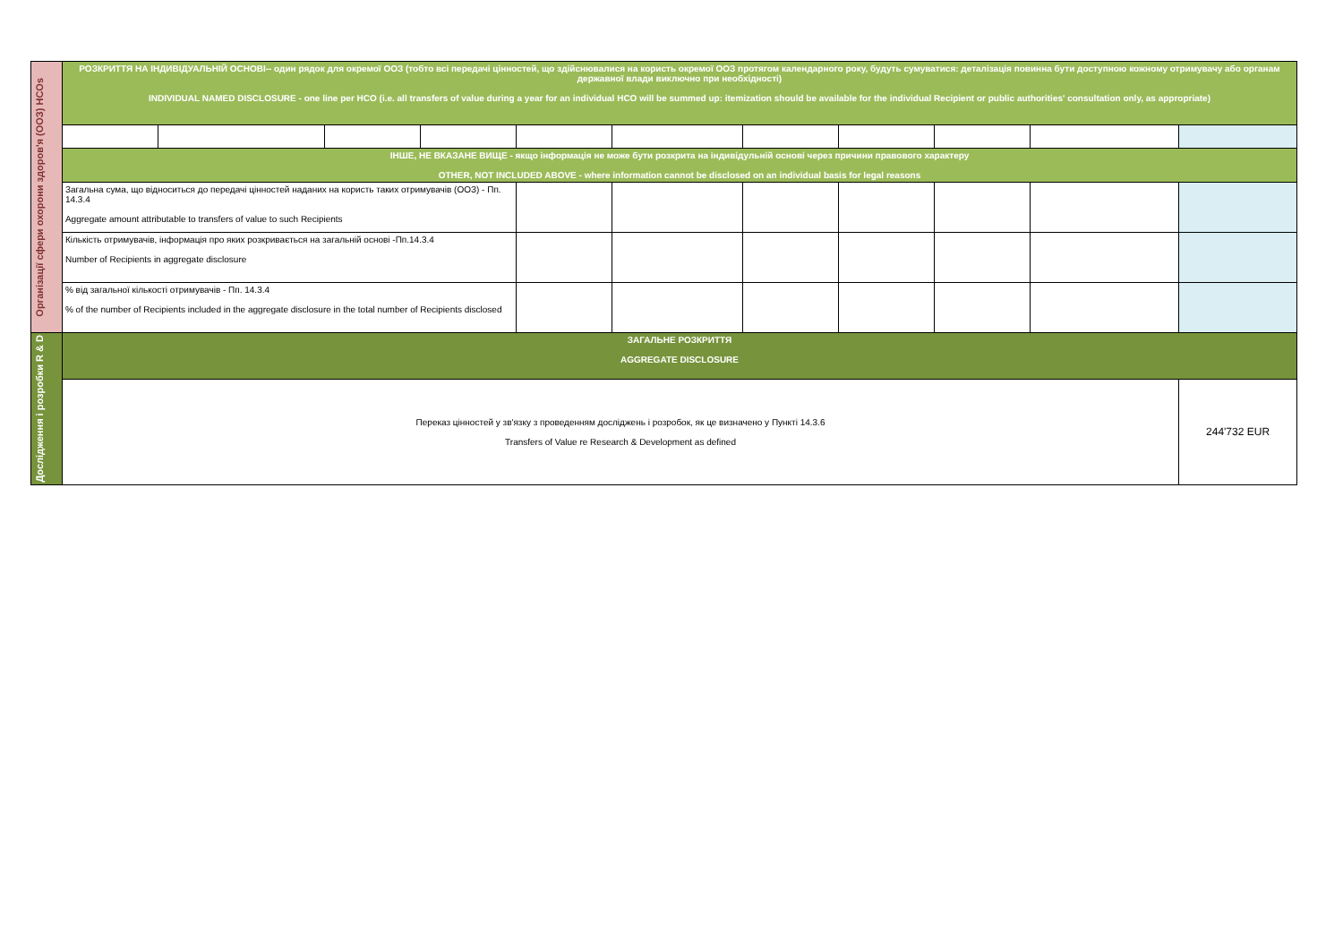| Організації сфери охорони здоров'я (ООЗ) HCOs | РОЗКРИТТЯ НА ІНДИВІДУАЛЬНІЙ ОСНОВІ-- один рядок для окремої ООЗ (тобто всі передачі цінностей, що здійснювалися на користь окремої ООЗ протягом календарного року, будуть сумуватися: деталізація повинна бути доступною кожному отримувачу або органам державної влади виключно при необхідності) INDIVIDUAL NAMED DISCLOSURE - one line per HCO (i.e. all transfers of value during a year for an individual HCO will be summed up: itemization should be available for the individual Recipient or public authorities' consultation only, as appropriate) | | | | | | | | | | |
| | ІНШЕ, НЕ ВКАЗАНЕ ВИЩЕ - якщо інформація не може бути розкрита на індивідульній основі через причини правового характеру OTHER, NOT INCLUDED ABOVE - where information cannot be disclosed on an individual basis for legal reasons | | | | | | | | | | |
| | Загальна сума, що відноситься до передачі цінностей наданих на користь таких отримувачів (ООЗ) - Пп. 14.3.4 Aggregate amount attributable to transfers of value to such Recipients | | | | | | | | | | |
| | Кількість отримувачів, інформація про яких розкривається на загальній основі -Пп.14.3.4 Number of Recipients in aggregate disclosure | | | | | | | | | | |
| | % від загальної кількості отримувачів - Пп. 14.3.4 % of the number of Recipients included in the aggregate disclosure in the total number of Recipients disclosed | | | | | | | | | | |
| Дослідження і розробки R & D | ЗАГАЛЬНЕ РОЗКРИТТЯ AGGREGATE DISCLOSURE | | | | | | | | | | |
| | Переказ цінностей у зв'язку з проведенням досліджень і розробок, як це визначено у Пункті 14.3.6 Transfers of Value re Research & Development as defined | | | | | | | | | | 244'732 EUR |